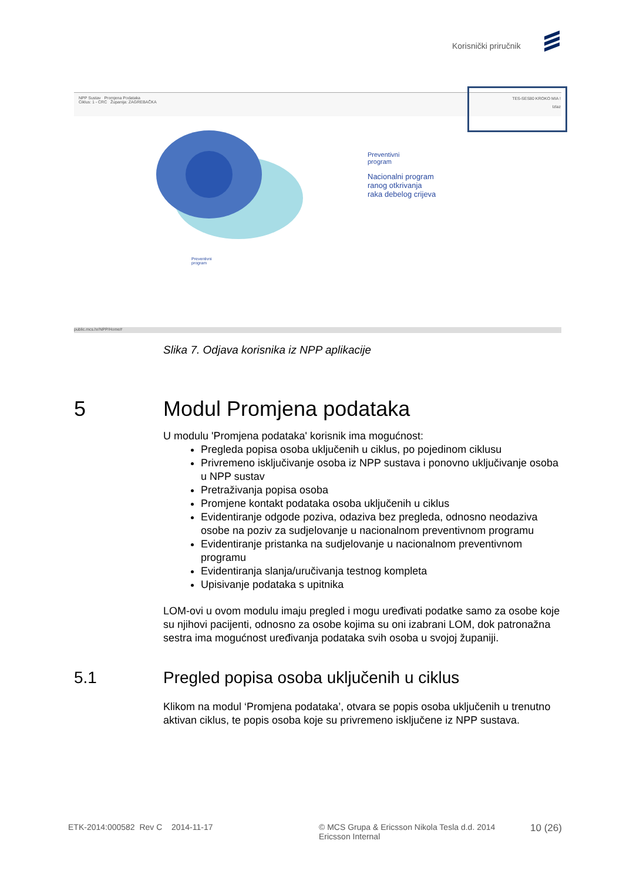Korisnički priručnik
NPP Sustav Promjena Podataka
Ciklus: 1 - CRC Županija: ZAGREBAČKA
TES-SES80 KROKO MIA !
Izlaz
Preventivni
program
Nacionalni program
ranog otkrivanja
raka debelog crijeva
Preventivni
program
public.mcs.hr/NPP/Home#
Slika 7. Odjava korisnika iz NPP aplikacije
5 Modul Promjena podataka
U modulu 'Promjena podataka' korisnik ima mogućnost:
Pregleda popisa osoba uključenih u ciklus, po pojedinom ciklusu
Privremeno isključivanje osoba iz NPP sustava i ponovno uključivanje osoba u NPP sustav
Pretraživanja popisa osoba
Promjene kontakt podataka osoba uključenih u ciklus
Evidentiranje odgode poziva, odaziva bez pregleda, odnosno neodaziva osobe na poziv za sudjelovanje u nacionalnom preventivnom programu
Evidentiranje pristanka na sudjelovanje u nacionalnom preventivnom programu
Evidentiranja slanja/uručivanja testnog kompleta
Upisivanje podataka s upitnika
LOM-ovi u ovom modulu imaju pregled i mogu uređivati podatke samo za osobe koje su njihovi pacijenti, odnosno za osobe kojima su oni izabrani LOM, dok patronažna sestra ima mogućnost uređivanja podataka svih osoba u svojoj županiji.
5.1 Pregled popisa osoba uključenih u ciklus
Klikom na modul ‘Promjena podataka’, otvara se popis osoba uključenih u trenutno aktivan ciklus, te popis osoba koje su privremeno isključene iz NPP sustava.
ETK-2014:000582 Rev C 2014-11-17
© MCS Grupa & Ericsson Nikola Tesla d.d. 2014
Ericsson Internal
10 (26)